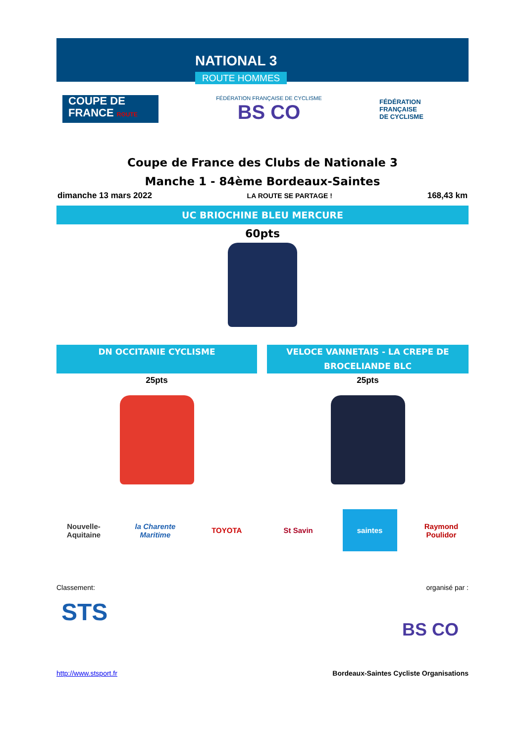NATIONAL 3
ROUTE HOMMES
COUPE DE
FRANCE ROUTE
FÉDÉRATION FRANÇAISE DE CYCLISME
BS CO
FÉDÉRATION
FRANÇAISE
DE CYCLISME
Coupe de France des Clubs de Nationale 3
Manche 1 - 84ème Bordeaux-Saintes
dimanche 13 mars 2022 LA ROUTE SE PARTAGE ! 168,43 km
UC BRIOCHINE BLEU MERCURE
60pts
DN OCCITANIE CYCLISME
25pts
VELOCE VANNETAIS - LA CREPE DE BROCELIANDE BLC
25pts
Nouvelle-Aquitaine
la Charente Maritime
TOYOTA St Savin saintes
Raymond Poulidor
Classement: organisé par :
STS
BS CO
http://www.stsport.fr Bordeaux-Saintes Cycliste Organisations